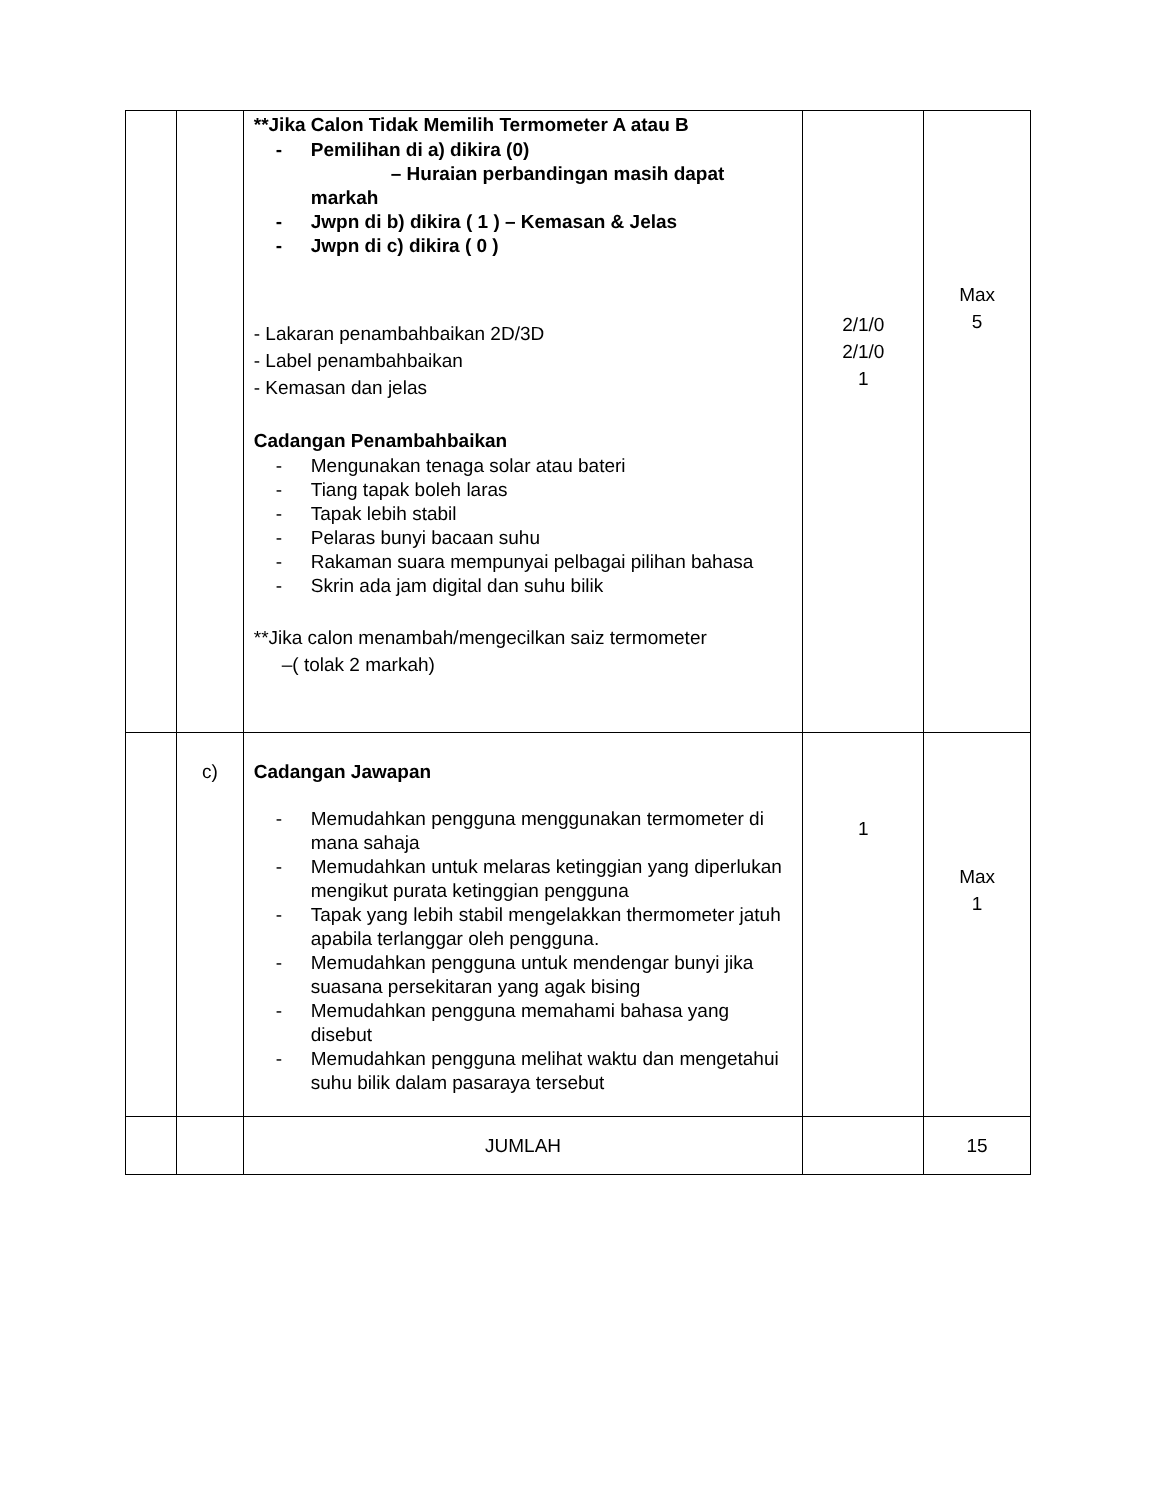| | | **Jika Calon Tidak Memilih Termometer A atau B - Pemilihan di a) dikira (0) – Huraian perbandingan masih dapat markah - Jwpn di b) dikira ( 1 ) – Kemasan & Jelas - Jwpn di c) dikira ( 0 ) - Lakaran penambahbaikan 2D/3D - Label penambahbaikan - Kemasan dan jelas Cadangan Penambahbaikan - Mengunakan tenaga solar atau bateri - Tiang tapak boleh laras - Tapak lebih stabil - Pelaras bunyi bacaan suhu - Rakaman suara mempunyai pelbagai pilihan bahasa - Skrin ada jam digital dan suhu bilik **Jika calon menambah/mengecilkan saiz termometer –( tolak 2 markah) | 2/1/0 2/1/0 1 | Max 5 |
| | c) | Cadangan Jawapan - Memudahkan pengguna menggunakan termometer di mana sahaja - Memudahkan untuk melaras ketinggian yang diperlukan mengikut purata ketinggian pengguna - Tapak yang lebih stabil mengelakkan thermometer jatuh apabila terlanggar oleh pengguna. - Memudahkan pengguna untuk mendengar bunyi jika suasana persekitaran yang agak bising - Memudahkan pengguna memahami bahasa yang disebut - Memudahkan pengguna melihat waktu dan mengetahui suhu bilik dalam pasaraya tersebut | 1 | Max 1 |
| | | JUMLAH | | 15 |